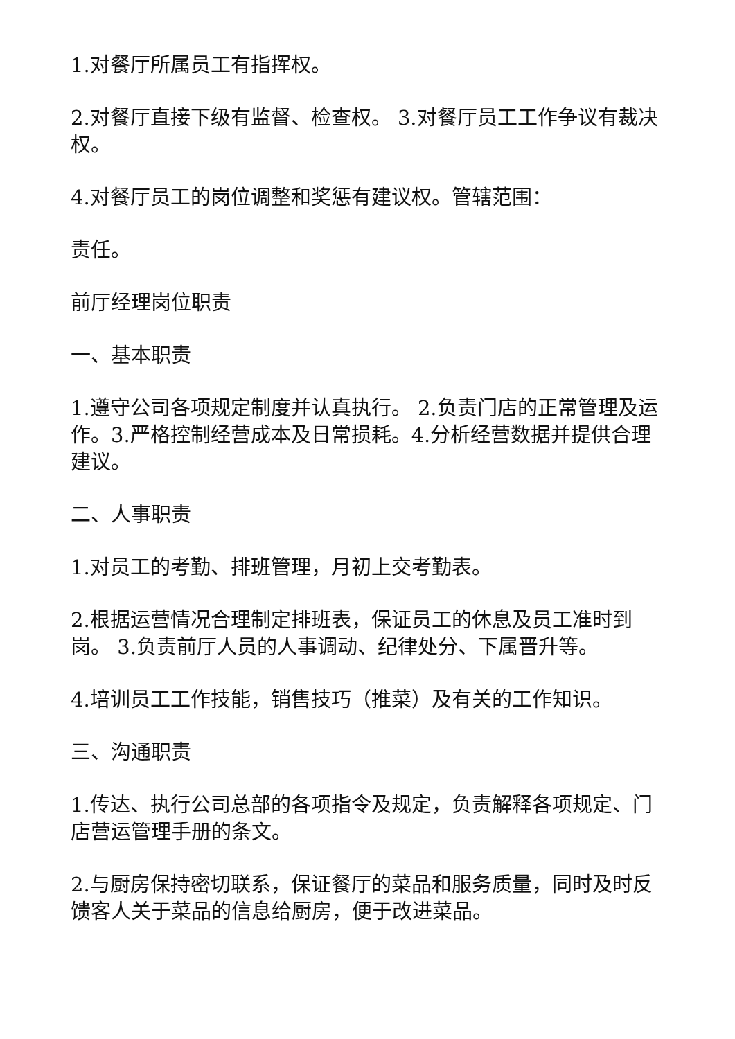1.对餐厅所属员工有指挥权。
2.对餐厅直接下级有监督、检查权。 3.对餐厅员工工作争议有裁决权。
4.对餐厅员工的岗位调整和奖惩有建议权。管辖范围：
责任。
前厅经理岗位职责
一、基本职责
1.遵守公司各项规定制度并认真执行。 2.负责门店的正常管理及运作。3.严格控制经营成本及日常损耗。4.分析经营数据并提供合理建议。
二、人事职责
1.对员工的考勤、排班管理，月初上交考勤表。
2.根据运营情况合理制定排班表，保证员工的休息及员工准时到岗。 3.负责前厅人员的人事调动、纪律处分、下属晋升等。
4.培训员工工作技能，销售技巧（推菜）及有关的工作知识。
三、沟通职责
1.传达、执行公司总部的各项指令及规定，负责解释各项规定、门店营运管理手册的条文。
2.与厨房保持密切联系，保证餐厅的菜品和服务质量，同时及时反馈客人关于菜品的信息给厨房，便于改进菜品。